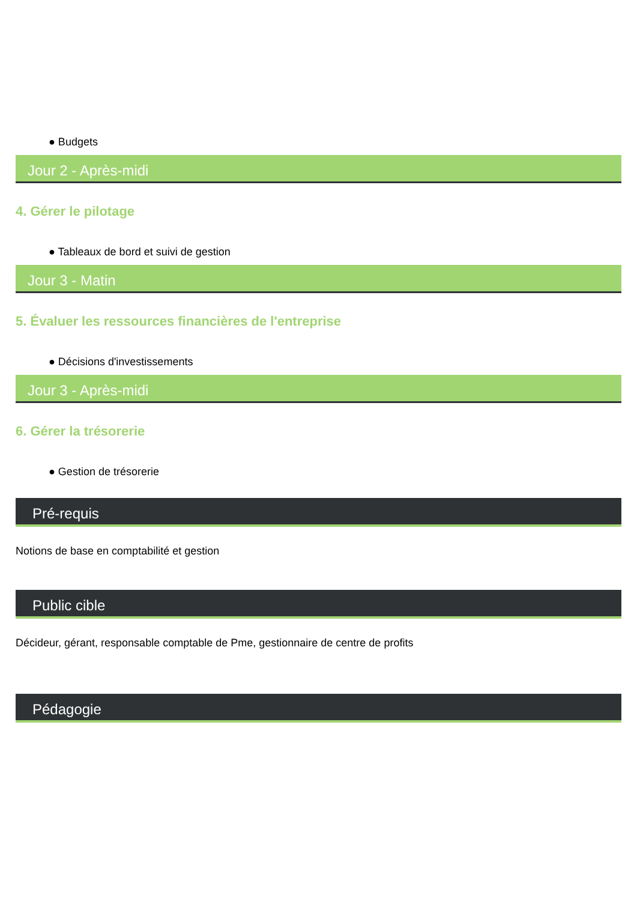● Budgets
Jour 2 - Après-midi
4. Gérer le pilotage
● Tableaux de bord et suivi de gestion
Jour 3 - Matin
5. Évaluer les ressources financières de l'entreprise
● Décisions d'investissements
Jour 3 - Après-midi
6. Gérer la trésorerie
● Gestion de trésorerie
Pré-requis
Notions de base en comptabilité et gestion
Public cible
Décideur, gérant, responsable comptable de Pme, gestionnaire de centre de profits
Pédagogie